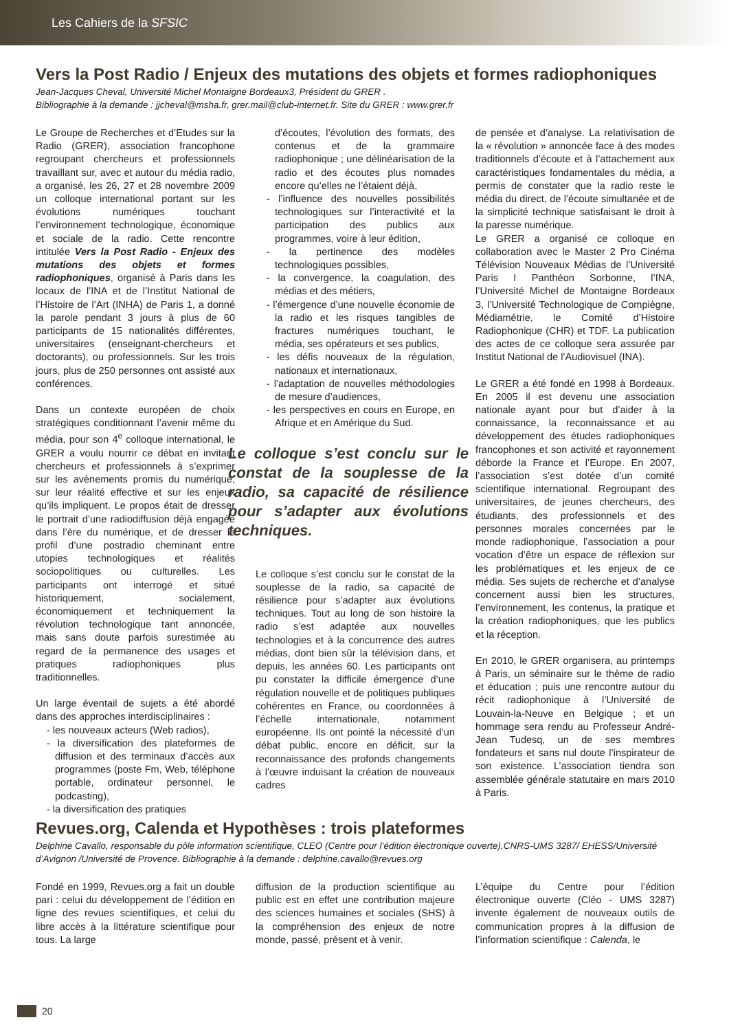Les Cahiers de la SFSIC
Vers la Post Radio / Enjeux des mutations des objets et formes radiophoniques
Jean-Jacques Cheval, Université Michel Montaigne Bordeaux3, Président du GRER .
Bibliographie à la demande : jjcheval@msha.fr, grer.mail@club-internet.fr. Site du GRER : www.grer.fr
Le Groupe de Recherches et d’Etudes sur la Radio (GRER), association francophone regroupant chercheurs et professionnels travaillant sur, avec et autour du média radio, a organisé, les 26, 27 et 28 novembre 2009 un colloque international portant sur les évolutions numériques touchant l’environnement technologique, économique et sociale de la radio. Cette rencontre intitulée Vers la Post Radio - Enjeux des mutations des objets et formes radiophoniques, organisé à Paris dans les locaux de l’INA et de l’Institut National de l’Histoire de l’Art (INHA) de Paris 1, a donné la parole pendant 3 jours à plus de 60 participants de 15 nationalités différentes, universitaires (enseignant-chercheurs et doctorants), ou professionnels. Sur les trois jours, plus de 250 personnes ont assisté aux conférences.
Dans un contexte européen de choix stratégiques conditionnant l’avenir même du média, pour son 4<sup>e</sup> colloque international, le GRER a voulu nourrir ce débat en invitant chercheurs et professionnels à s’exprimer sur les avènements promis du numérique, sur leur réalité effective et sur les enjeux qu’ils impliquent. Le propos était de dresser le portrait d’une radiodiffusion déjà engagée dans l’ère du numérique, et de dresser le profil d’une postradio cheminant entre utopies technologiques et réalités sociopolitiques ou culturelles. Les participants ont interrogé et situé historiquement, socialement, économiquement et techniquement la révolution technologique tant annoncée, mais sans doute parfois surestimée au regard de la permanence des usages et pratiques radiophoniques plus traditionnelles.
Un large éventail de sujets a été abordé dans des approches interdisciplinaires :
- les nouveaux acteurs (Web radios),
- la diversification des plateformes de diffusion et des terminaux d’accès aux programmes (poste Fm, Web, téléphone portable, ordinateur personnel, le podcasting),
- la diversification des pratiques
d’écoutes, l’évolution des formats, des contenus et de la grammaire radiophonique ; une délinéarisation de la radio et des écoutes plus nomades encore qu’elles ne l’étaient déjà,
- l’influence des nouvelles possibilités technologiques sur l’interactivité et la participation des publics aux programmes, voire à leur édition,
- la pertinence des modèles technologiques possibles,
- la convergence, la coagulation, des médias et des métiers,
- l’émergence d’une nouvelle économie de la radio et les risques tangibles de fractures numériques touchant, le média, ses opérateurs et ses publics,
- les défis nouveaux de la régulation, nationaux et internationaux,
- l’adaptation de nouvelles méthodologies de mesure d’audiences,
- les perspectives en cours en Europe, en Afrique et en Amérique du Sud.
Le colloque s’est conclu sur le constat de la souplesse de la radio, sa capacité de résilience pour s’adapter aux évolutions techniques.
Le colloque s’est conclu sur le constat de la souplesse de la radio, sa capacité de résilience pour s’adapter aux évolutions techniques. Tout au long de son histoire la radio s’est adaptée aux nouvelles technologies et à la concurrence des autres médias, dont bien sûr la télévision dans, et depuis, les années 60. Les participants ont pu constater la difficile émergence d’une régulation nouvelle et de politiques publiques cohérentes en France, ou coordonnées à l’échelle internationale, notamment européenne. Ils ont pointé la nécessité d’un débat public, encore en déficit, sur la reconnaissance des profonds changements à l’œuvre induisant la création de nouveaux cadres
de pensée et d’analyse. La relativisation de la « révolution » annoncée face à des modes traditionnels d’écoute et à l’attachement aux caractéristiques fondamentales du média, a permis de constater que la radio reste le média du direct, de l’écoute simultanée et de la simplicité technique satisfaisant le droit à la paresse numérique.
Le GRER a organisé ce colloque en collaboration avec le Master 2 Pro Cinéma Télévision Nouveaux Médias de l’Université Paris I Panthéon Sorbonne, l’INA, l’Université Michel de Montaigne Bordeaux 3, l’Université Technologique de Compiègne, Médiamétrie, le Comité d’Histoire Radiophonique (CHR) et TDF. La publication des actes de ce colloque sera assurée par Institut National de l’Audiovisuel (INA).
Le GRER a été fondé en 1998 à Bordeaux. En 2005 il est devenu une association nationale ayant pour but d’aider à la connaissance, la reconnaissance et au développement des études radiophoniques francophones et son activité et rayonnement déborde la France et l’Europe. En 2007, l’association s’est dotée d’un comité scientifique international. Regroupant des universitaires, de jeunes chercheurs, des étudiants, des professionnels et des personnes morales concernées par le monde radiophonique, l’association a pour vocation d’être un espace de réflexion sur les problématiques et les enjeux de ce média. Ses sujets de recherche et d’analyse concernent aussi bien les structures, l’environnement, les contenus, la pratique et la création radiophoniques, que les publics et la réception.
En 2010, le GRER organisera, au printemps à Paris, un séminaire sur le thème de radio et éducation ; puis une rencontre autour du récit radiophonique à l’Université de Louvain-la-Neuve en Belgique ; et un hommage sera rendu au Professeur André-Jean Tudesq, un de ses membres fondateurs et sans nul doute l’inspirateur de son existence. L’association tiendra son assemblée générale statutaire en mars 2010 à Paris.
Revues.org, Calenda et Hypothèses : trois plateformes
Delphine Cavallo, responsable du pôle information scientifique, CLEO (Centre pour l’édition électronique ouverte),CNRS-UMS 3287/ EHESS/Université d’Avignon /Université de Provence. Bibliographie à la demande : delphine.cavallo@revues.org
Fondé en 1999, Revues.org a fait un double pari : celui du développement de l’édition en ligne des revues scientifiques, et celui du libre accès à la littérature scientifique pour tous. La large
diffusion de la production scientifique au public est en effet une contribution majeure des sciences humaines et sociales (SHS) à la compréhension des enjeux de notre monde, passé, présent et à venir.
L’équipe du Centre pour l’édition électronique ouverte (Cléo - UMS 3287) invente également de nouveaux outils de communication propres à la diffusion de l’information scientifique : Calenda, le
20